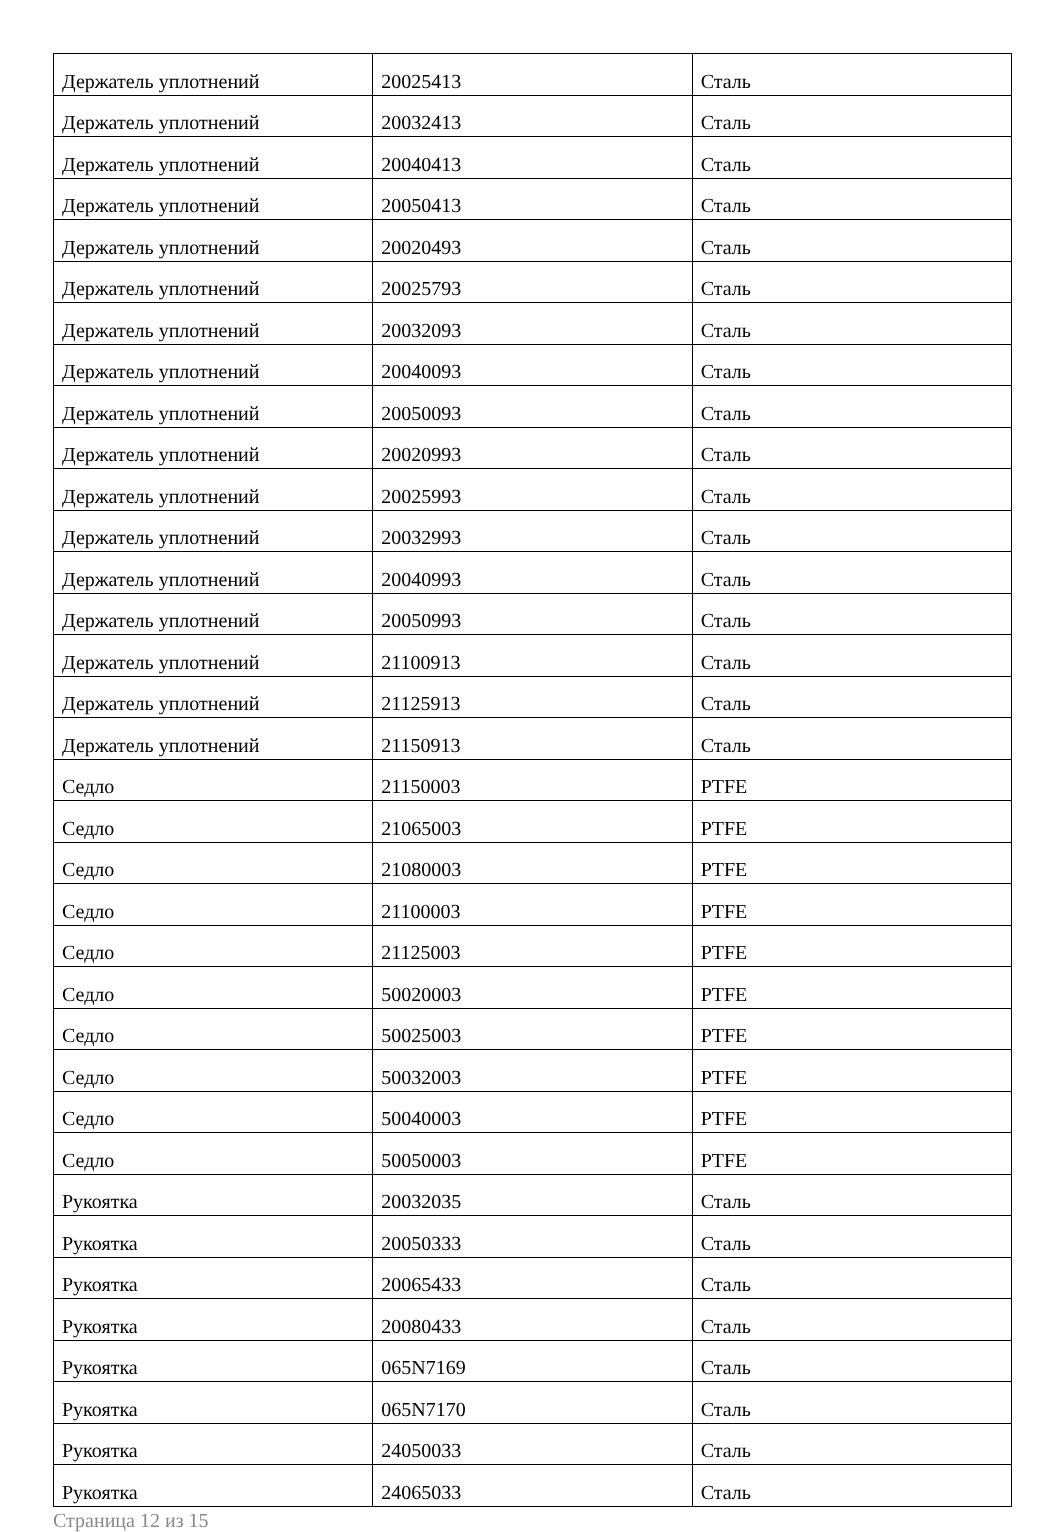| Держатель уплотнений | 20025413 | Сталь |
| Держатель уплотнений | 20032413 | Сталь |
| Держатель уплотнений | 20040413 | Сталь |
| Держатель уплотнений | 20050413 | Сталь |
| Держатель уплотнений | 20020493 | Сталь |
| Держатель уплотнений | 20025793 | Сталь |
| Держатель уплотнений | 20032093 | Сталь |
| Держатель уплотнений | 20040093 | Сталь |
| Держатель уплотнений | 20050093 | Сталь |
| Держатель уплотнений | 20020993 | Сталь |
| Держатель уплотнений | 20025993 | Сталь |
| Держатель уплотнений | 20032993 | Сталь |
| Держатель уплотнений | 20040993 | Сталь |
| Держатель уплотнений | 20050993 | Сталь |
| Держатель уплотнений | 21100913 | Сталь |
| Держатель уплотнений | 21125913 | Сталь |
| Держатель уплотнений | 21150913 | Сталь |
| Седло | 21150003 | PTFE |
| Седло | 21065003 | PTFE |
| Седло | 21080003 | PTFE |
| Седло | 21100003 | PTFE |
| Седло | 21125003 | PTFE |
| Седло | 50020003 | PTFE |
| Седло | 50025003 | PTFE |
| Седло | 50032003 | PTFE |
| Седло | 50040003 | PTFE |
| Седло | 50050003 | PTFE |
| Рукоятка | 20032035 | Сталь |
| Рукоятка | 20050333 | Сталь |
| Рукоятка | 20065433 | Сталь |
| Рукоятка | 20080433 | Сталь |
| Рукоятка | 065N7169 | Сталь |
| Рукоятка | 065N7170 | Сталь |
| Рукоятка | 24050033 | Сталь |
| Рукоятка | 24065033 | Сталь |
Страница 12 из 15